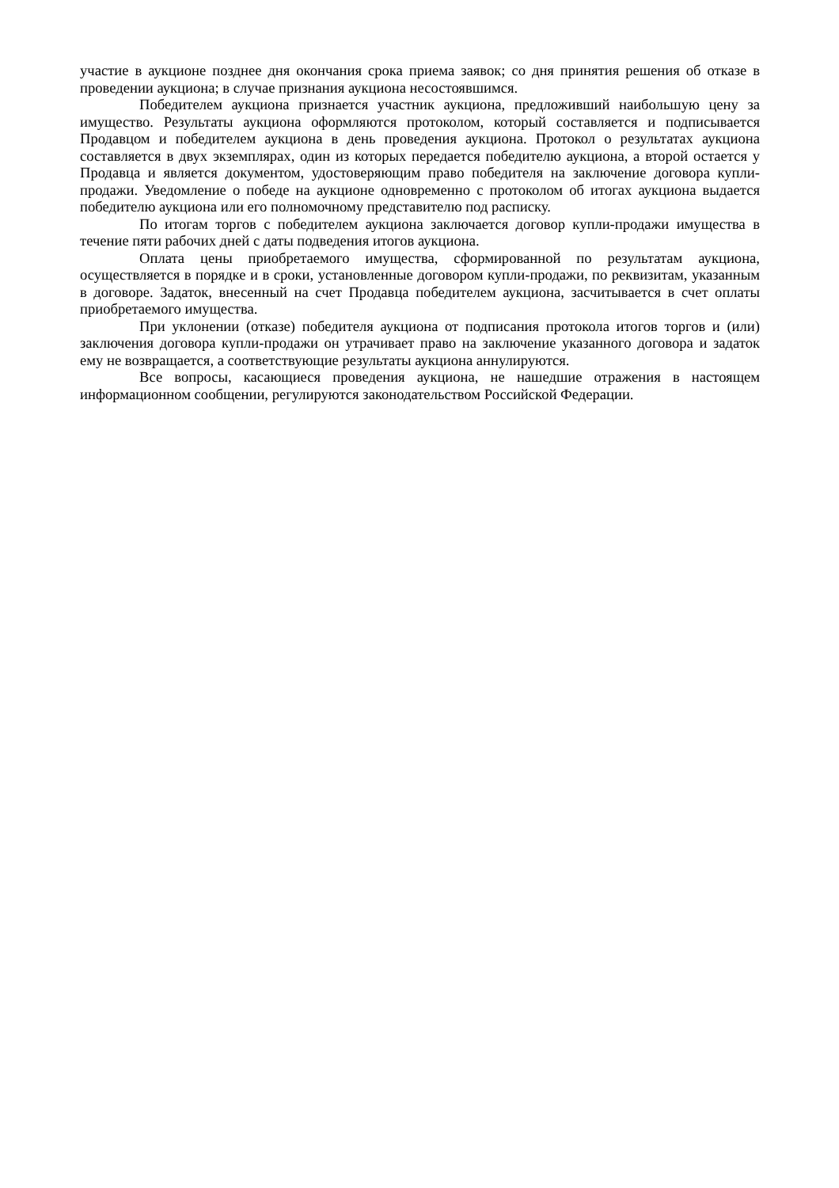участие в аукционе позднее дня окончания срока приема заявок; со дня принятия решения об отказе в проведении аукциона; в случае признания аукциона несостоявшимся.
Победителем аукциона признается участник аукциона, предложивший наибольшую цену за имущество. Результаты аукциона оформляются протоколом, который составляется и подписывается Продавцом и победителем аукциона в день проведения аукциона. Протокол о результатах аукциона составляется в двух экземплярах, один из которых передается победителю аукциона, а второй остается у Продавца и является документом, удостоверяющим право победителя на заключение договора купли-продажи. Уведомление о победе на аукционе одновременно с протоколом об итогах аукциона выдается победителю аукциона или его полномочному представителю под расписку.
По итогам торгов с победителем аукциона заключается договор купли-продажи имущества в течение пяти рабочих дней с даты подведения итогов аукциона.
Оплата цены приобретаемого имущества, сформированной по результатам аукциона, осуществляется в порядке и в сроки, установленные договором купли-продажи, по реквизитам, указанным в договоре. Задаток, внесенный на счет Продавца победителем аукциона, засчитывается в счет оплаты приобретаемого имущества.
При уклонении (отказе) победителя аукциона от подписания протокола итогов торгов и (или) заключения договора купли-продажи он утрачивает право на заключение указанного договора и задаток ему не возвращается, а соответствующие результаты аукциона аннулируются.
Все вопросы, касающиеся проведения аукциона, не нашедшие отражения в настоящем информационном сообщении, регулируются законодательством Российской Федерации.